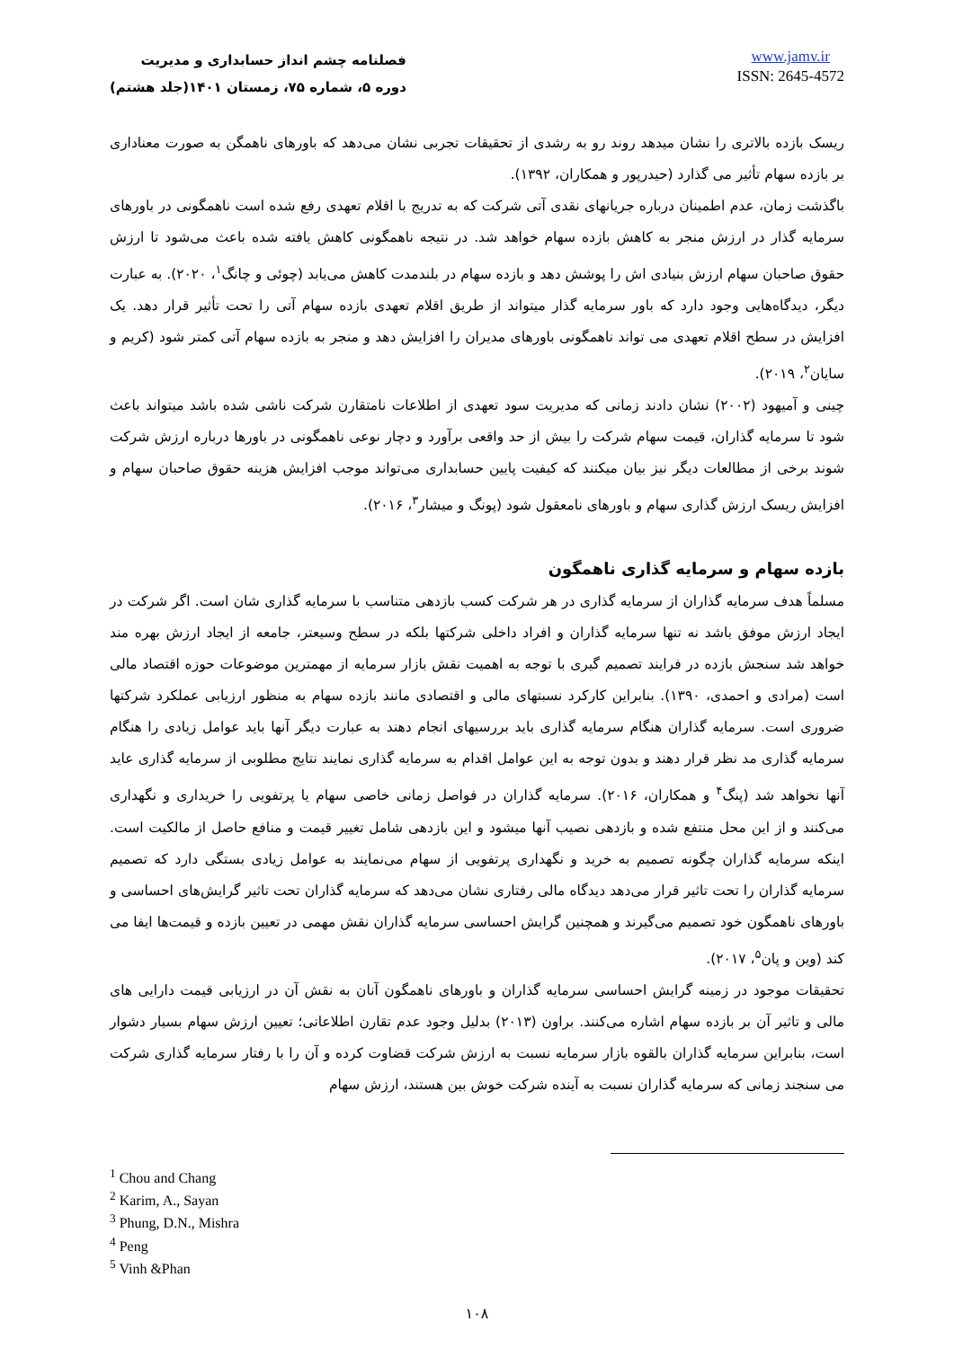فصلنامه چشم انداز حسابداری و مدیریت
دوره ۵، شماره ۷۵، زمستان ۱۴۰۱(جلد هشتم)
www.jamv.ir
ISSN: 2645-4572
ریسک بازده بالاتری را نشان میدهد روند رو به رشدی از تحقیقات تجربی نشان می‌دهد که باورهای ناهمگن به صورت معناداری بر بازده سهام تأثیر می گذارد (حیدرپور و همکاران، ۱۳۹۲).
باگذشت زمان، عدم اطمینان درباره جریانهای نقدی آتی شرکت که به تدریج با اقلام تعهدی رفع شده است ناهمگونی در باورهای سرمایه گذار در ارزش منجر به کاهش بازده سهام خواهد شد. در نتیجه ناهمگونی کاهش یافته شده باعث می‌شود تا ارزش حقوق صاحبان سهام ارزش بنیادی اش را پوشش دهد و بازده سهام در بلندمدت کاهش می‌یابد (چوئی و چانگ<sup>۱</sup>، ۲۰۲۰). به عبارت دیگر، دیدگاه‌هایی وجود دارد که باور سرمایه گذار میتواند از طریق اقلام تعهدی بازده سهام آتی را تحت تأثیر قرار دهد. یک افزایش در سطح اقلام تعهدی می تواند ناهمگونی باورهای مدیران را افزایش دهد و منجر به بازده سهام آتی کمتر شود (کریم و سایان<sup>۲</sup>، ۲۰۱۹).
چینی و آمیهود (۲۰۰۲) نشان دادند زمانی که مدیریت سود تعهدی از اطلاعات نامتقارن شرکت ناشی شده باشد میتواند باعث شود تا سرمایه گذاران، قیمت سهام شرکت را بیش از حد واقعی برآورد و دچار نوعی ناهمگونی در باورها درباره ارزش شرکت شوند برخی از مطالعات دیگر نیز بیان میکنند که کیفیت پایین حسابداری می‌تواند موجب افزایش هزینه حقوق صاحبان سهام و افزایش ریسک ارزش گذاری سهام و باورهای نامعقول شود (پونگ و میشار<sup>۳</sup>، ۲۰۱۶).
بازده سهام و سرمایه گذاری ناهمگون
مسلماً هدف سرمایه گذاران از سرمایه گذاری در هر شرکت کسب بازدهی متناسب با سرمایه گذاری شان است. اگر شرکت در ایجاد ارزش موفق باشد نه تنها سرمایه گذاران و افراد داخلی شرکتها بلکه در سطح وسیعتر، جامعه از ایجاد ارزش بهره مند خواهد شد سنجش بازده در فرایند تصمیم گیری با توجه به اهمیت نقش بازار سرمایه از مهمترین موضوعات حوزه اقتصاد مالی است (مرادی و احمدی، ۱۳۹۰). بنابراین کارکرد نسبتهای مالی و اقتصادی مانند بازده سهام به منظور ارزیابی عملکرد شرکتها ضروری است. سرمایه گذاران هنگام سرمایه گذاری باید بررسیهای انجام دهند به عبارت دیگر آنها باید عوامل زیادی را هنگام سرمایه گذاری مد نظر قرار دهند و بدون توجه به این عوامل اقدام به سرمایه گذاری نمایند نتایج مطلوبی از سرمایه گذاری عاید آنها نخواهد شد (پنگ<sup>۴</sup> و همکاران، ۲۰۱۶). سرمایه گذاران در فواصل زمانی خاصی سهام یا پرتفویی را خریداری و نگهداری می‌کنند و از این محل منتفع شده و بازدهی نصیب آنها میشود و این بازدهی شامل تغییر قیمت و منافع حاصل از مالکیت است. اینکه سرمایه گذاران چگونه تصمیم به خرید و نگهداری پرتفویی از سهام می‌نمایند به عوامل زیادی بستگی دارد که تصمیم سرمایه گذاران را تحت تاثیر قرار می‌دهد دیدگاه مالی رفتاری نشان می‌دهد که سرمایه گذاران تحت تاثیر گرایش‌های احساسی و باورهای ناهمگون خود تصمیم می‌گیرند و همچنین گرایش احساسی سرمایه گذاران نقش مهمی در تعیین بازده و قیمت‌ها ایفا می کند (وین و پان<sup>۵</sup>، ۲۰۱۷).
تحقیقات موجود در زمینه گرایش احساسی سرمایه گذاران و باورهای ناهمگون آنان به نقش آن در ارزیابی قیمت دارایی های مالی و تاثیر آن بر بازده سهام اشاره می‌کنند. براون (۲۰۱۳) بدلیل وجود عدم تقارن اطلاعاتی؛ تعیین ارزش سهام بسیار دشوار است، بنابراین سرمایه گذاران بالقوه بازار سرمایه نسبت به ارزش شرکت قضاوت کرده و آن را با رفتار سرمایه گذاری شرکت می سنجند زمانی که سرمایه گذاران نسبت به آینده شرکت خوش بین هستند، ارزش سهام
<sup>1</sup> Chou and Chang
<sup>2</sup> Karim, A., Sayan
<sup>3</sup> Phung, D.N., Mishra
<sup>4</sup> Peng
<sup>5</sup> Vinh &Phan
۱۰۸